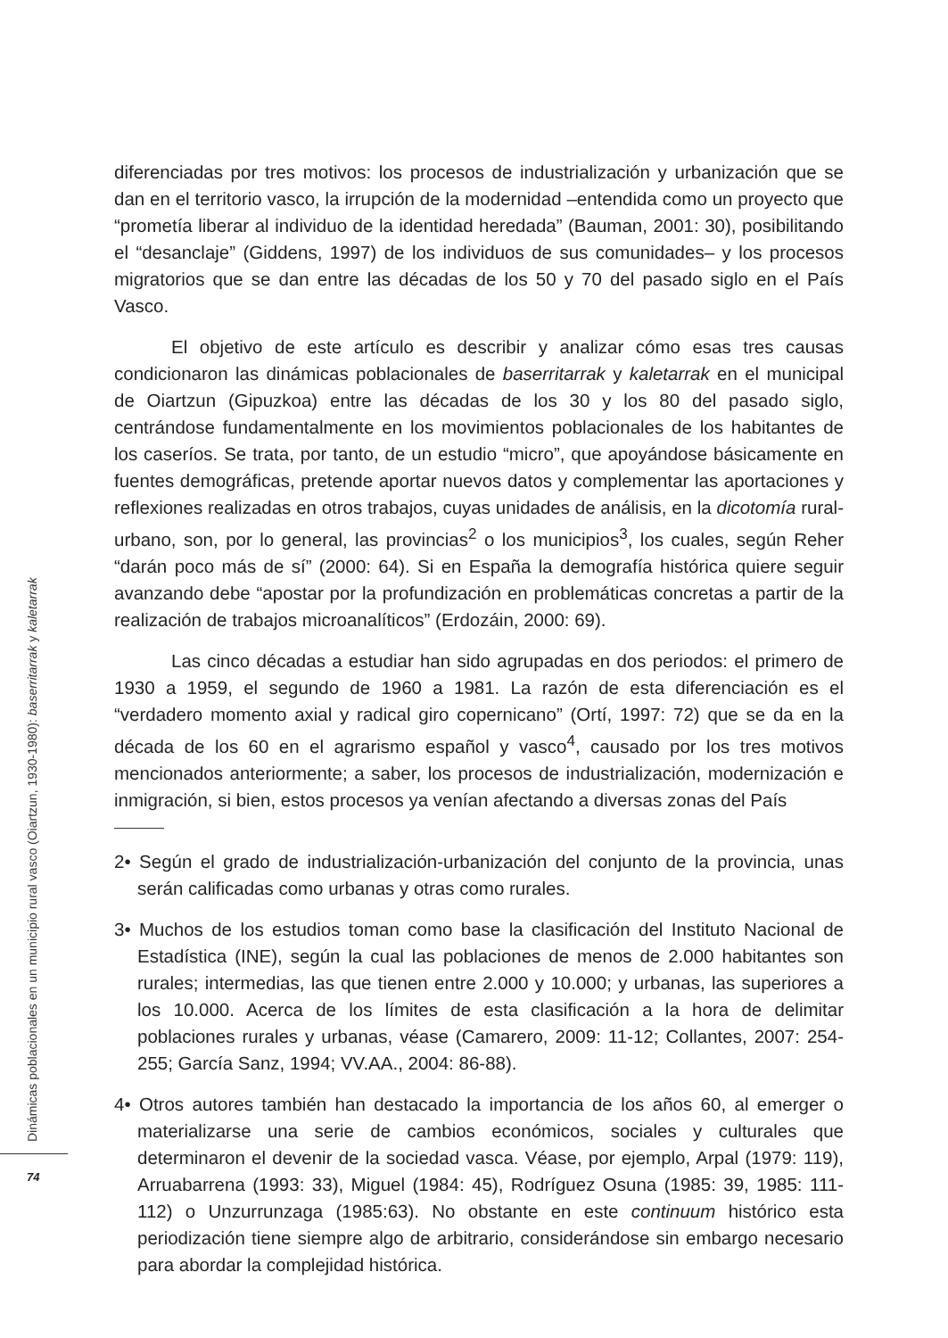diferenciadas por tres motivos: los procesos de industrialización y urbanización que se dan en el territorio vasco, la irrupción de la modernidad –entendida como un proyecto que “prometía liberar al individuo de la identidad heredada” (Bauman, 2001: 30), posibilitando el “desanclaje” (Giddens, 1997) de los individuos de sus comunidades– y los procesos migratorios que se dan entre las décadas de los 50 y 70 del pasado siglo en el País Vasco.
El objetivo de este artículo es describir y analizar cómo esas tres causas condicionaron las dinámicas poblacionales de baserritarrak y kaletarrak en el municipal de Oiartzun (Gipuzkoa) entre las décadas de los 30 y los 80 del pasado siglo, centrándose fundamentalmente en los movimientos poblacionales de los habitantes de los caseríos. Se trata, por tanto, de un estudio “micro”, que apoyándose básicamente en fuentes demográficas, pretende aportar nuevos datos y complementar las aportaciones y reflexiones realizadas en otros trabajos, cuyas unidades de análisis, en la dicotomía rural-urbano, son, por lo general, las provincias<sup>2</sup> o los municipios<sup>3</sup>, los cuales, según Reher “darán poco más de sí” (2000: 64). Si en España la demografía histórica quiere seguir avanzando debe “apostar por la profundización en problemáticas concretas a partir de la realización de trabajos microanalíticos” (Erdozáin, 2000: 69).
Las cinco décadas a estudiar han sido agrupadas en dos periodos: el primero de 1930 a 1959, el segundo de 1960 a 1981. La razón de esta diferenciación es el “verdadero momento axial y radical giro copernicano” (Ortí, 1997: 72) que se da en la década de los 60 en el agrarismo español y vasco<sup>4</sup>, causado por los tres motivos mencionados anteriormente; a saber, los procesos de industrialización, modernización e inmigración, si bien, estos procesos ya venían afectando a diversas zonas del País
2• Según el grado de industrialización-urbanización del conjunto de la provincia, unas serán calificadas como urbanas y otras como rurales.
3• Muchos de los estudios toman como base la clasificación del Instituto Nacional de Estadística (INE), según la cual las poblaciones de menos de 2.000 habitantes son rurales; intermedias, las que tienen entre 2.000 y 10.000; y urbanas, las superiores a los 10.000. Acerca de los límites de esta clasificación a la hora de delimitar poblaciones rurales y urbanas, véase (Camarero, 2009: 11-12; Collantes, 2007: 254-255; García Sanz, 1994; VV.AA., 2004: 86-88).
4• Otros autores también han destacado la importancia de los años 60, al emerger o materializarse una serie de cambios económicos, sociales y culturales que determinaron el devenir de la sociedad vasca. Véase, por ejemplo, Arpal (1979: 119), Arruabarrena (1993: 33), Miguel (1984: 45), Rodríguez Osuna (1985: 39, 1985: 111-112) o Unzurrunzaga (1985:63). No obstante en este continuum histórico esta periodización tiene siempre algo de arbitrario, considerándose sin embargo necesario para abordar la complejidad histórica.
Dinámicas poblacionales en un municipio rural vasco (Oiartzun, 1930-1980): baserritarrak y kaletarrak
74